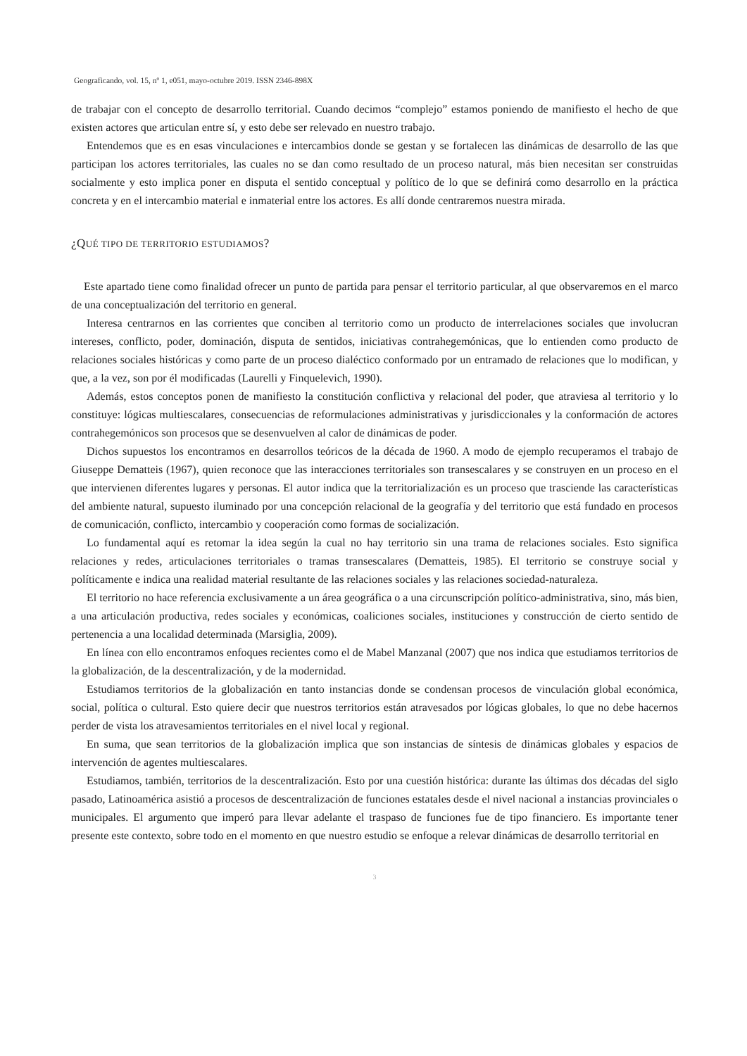Geograficando, vol. 15, nº 1, e051, mayo-octubre 2019. ISSN 2346-898X
de trabajar con el concepto de desarrollo territorial. Cuando decimos “complejo” estamos poniendo de manifiesto el hecho de que existen actores que articulan entre sí, y esto debe ser relevado en nuestro trabajo.
Entendemos que es en esas vinculaciones e intercambios donde se gestan y se fortalecen las dinámicas de desarrollo de las que participan los actores territoriales, las cuales no se dan como resultado de un proceso natural, más bien necesitan ser construidas socialmente y esto implica poner en disputa el sentido conceptual y político de lo que se definirá como desarrollo en la práctica concreta y en el intercambio material e inmaterial entre los actores. Es allí donde centraremos nuestra mirada.
¿QUÉ TIPO DE TERRITORIO ESTUDIAMOS?
Este apartado tiene como finalidad ofrecer un punto de partida para pensar el territorio particular, al que observaremos en el marco de una conceptualización del territorio en general.
Interesa centrarnos en las corrientes que conciben al territorio como un producto de interrelaciones sociales que involucran intereses, conflicto, poder, dominación, disputa de sentidos, iniciativas contrahegemónicas, que lo entienden como producto de relaciones sociales históricas y como parte de un proceso dialéctico conformado por un entramado de relaciones que lo modifican, y que, a la vez, son por él modificadas (Laurelli y Finquelevich, 1990).
Además, estos conceptos ponen de manifiesto la constitución conflictiva y relacional del poder, que atraviesa al territorio y lo constituye: lógicas multiescalares, consecuencias de reformulaciones administrativas y jurisdiccionales y la conformación de actores contrahegemónicos son procesos que se desenvuelven al calor de dinámicas de poder.
Dichos supuestos los encontramos en desarrollos teóricos de la década de 1960. A modo de ejemplo recuperamos el trabajo de Giuseppe Dematteis (1967), quien reconoce que las interacciones territoriales son transescalares y se construyen en un proceso en el que intervienen diferentes lugares y personas. El autor indica que la territorialización es un proceso que trasciende las características del ambiente natural, supuesto iluminado por una concepción relacional de la geografía y del territorio que está fundado en procesos de comunicación, conflicto, intercambio y cooperación como formas de socialización.
Lo fundamental aquí es retomar la idea según la cual no hay territorio sin una trama de relaciones sociales. Esto significa relaciones y redes, articulaciones territoriales o tramas transescalares (Dematteis, 1985). El territorio se construye social y políticamente e indica una realidad material resultante de las relaciones sociales y las relaciones sociedad-naturaleza.
El territorio no hace referencia exclusivamente a un área geográfica o a una circunscripción político-administrativa, sino, más bien, a una articulación productiva, redes sociales y económicas, coaliciones sociales, instituciones y construcción de cierto sentido de pertenencia a una localidad determinada (Marsiglia, 2009).
En línea con ello encontramos enfoques recientes como el de Mabel Manzanal (2007) que nos indica que estudiamos territorios de la globalización, de la descentralización, y de la modernidad.
Estudiamos territorios de la globalización en tanto instancias donde se condensan procesos de vinculación global económica, social, política o cultural. Esto quiere decir que nuestros territorios están atravesados por lógicas globales, lo que no debe hacernos perder de vista los atravesamientos territoriales en el nivel local y regional.
En suma, que sean territorios de la globalización implica que son instancias de síntesis de dinámicas globales y espacios de intervención de agentes multiescalares.
Estudiamos, también, territorios de la descentralización. Esto por una cuestión histórica: durante las últimas dos décadas del siglo pasado, Latinoamérica asistió a procesos de descentralización de funciones estatales desde el nivel nacional a instancias provinciales o municipales. El argumento que imperó para llevar adelante el traspaso de funciones fue de tipo financiero. Es importante tener presente este contexto, sobre todo en el momento en que nuestro estudio se enfoque a relevar dinámicas de desarrollo territorial en
3